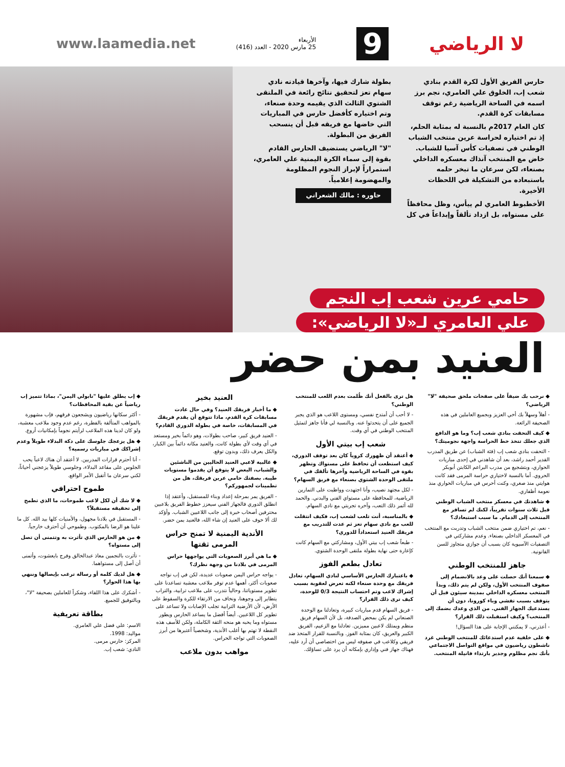www.laamedia.net الأربعاء
25 مارس 2020 - العدد (416) 9 لا الرياضي
حارس الفريق الأول لكرة القدم بنادي شعب إب، الخلوق علي العامري، نجم برز اسمه في الساحة الرياضية رغم توقف مسابقات كرة القدم.
كان العام 2017م بالنسبة له بمثابة الحلم، إذ تم اختياره لحراسة عرين منتخب الشباب الوطني في تصفيات كأس آسيا للشباب. خاض مع المنتخب آنذاك معسكره الداخلي بصنعاء، لكن سرعان ما تبخر حلمه باستبعاده من التشكيلة في اللحظات الأخيرة.
الأخطبوط العامري لم ييأس، وظل محافظاً على مستواه، بل ازداد تألقاً وإبداعاً في كل بطولة شارك فيها، وآخرها قيادته نادي سهام تعز لتحقيق نتائج رائعة في الملتقى الشتوي الثالث الذي يقيمه وحدة صنعاء، وتم اختياره كأفضل حارس في المباريات التي خاضها مع فريقه قبل أن ينسحب الفريق من البطولة.
"لا" الرياضي يستضيف الحارس القادم بقوة إلى سماء الكرة اليمنية علي العامري، استمراراً لإبراز النجوم المظلومة والمهضومة إعلامياً.
حاوره : مالك الشعراني
حامي عرين شعب إب النجم
علي العامري لـ«لا الرياضي»:
العنيد بمن حضر
◆ نرحب بك ضيفاً على صفحات ملحق صحيفة "لا" الرياضي؟
- أهلاً وسهلاً بك أخي العزيز وبجميع العاملين في هذه الصحيفة الرائعة.
◆ كيف التحقت بنادي شعب إب؟ وما هو الدافع الذي جعلك تتخذ خط الحراسة واجهة نجوميتك؟
- التحقت بنادي شعب إب (فئة الشباب) عن طريق المدرب القدير أحمد راشد، بعد أن شاهدني في إحدى مباريات الحواري، وبتشجيع من مدرب البراعم الكابتن أبوبكر الحروي. أما بالنسبة لاختياري حراسة المرمى فقد كانت هوايتي منذ صغري، وكنت أحرس في مباريات الحواري منذ نعومة أظفاري.
◆ شاهدتك في معسكر منتخب الشباب الوطني قبل ثلاث سنوات تقريباً، لكنك لم تسافر مع المنتخب إلى الدمام. ما سبب استبعادك؟
- نعم، تم اختياري ضمن منتخب الشباب وتدربت مع المنتخب في المعسكر الداخلي بصنعاء. وعدم مشاركتي في التصفيات الآسيوية كان بسبب أن جوازي متجاوز للسن القانونية.
جاهز للمنتخب الوطني
◆ سمعنا أنك حصلت على وعد بالانضمام إلى صفوف المنتخب الأول، ولكن لم يتم ذلك، وبدأ المنتخب معسكره الداخلي بمدينة سيئون قبل أن يتوقف بسبب تفشي وباء كورونا، دون أن يستدعيك الجهاز الفني. من الذي وعدك بضمك إلى المنتخب؟ وكيف استقبلت ذلك القرار؟
- أعذرني، لا يمكنني الإجابة على هذا السؤال!
◆ على خلفية عدم استدعائك للمنتخب الوطني غرد ناشطون رياضيون في مواقع التواصل الاجتماعي بأنك نجم مظلوم وجدير بارتداء فانيلة المنتخب. هل ترى بالفعل أنك ظُلمت بعدم اللعب للمنتخب الوطني؟
- لا أحب أن أمتدح نفسي، ومستوى اللاعب هو الذي يجبر الجميع على أن يتحدثوا عنه. وبالنسبة لي فأنا جاهز لتمثيل المنتخب الوطني في أي وقت.
شعب إب بيتي الأول
◆ أعتقد أن ظهورك كروياً كان بعد توقف الدوري، كيف استطعت أن تحافظ على مستواك وتظهر بقوة في الساحة الرياضية وآخرها تألقك في ملتقى الوحدة الشتوي بصنعاء مع فريق السهام؟
- لكل مجتهد نصيب، وأنا اجتهدت وواظبت على التمارين الرياضية، للمحافظة على مستواي الفني والبدني. والحمد لله أثمر ذلك التعب، وآخره تجربتي مع نادي السهام.
◆ بالمناسبة، أنت تلعب لشعب إب، فكيف انتقلت للعب مع نادي سهام تعز ثم عدت للتدريب مع فريقك العنيد استعداداً للدوري؟
- طبعاً شعب إب بيتي الأول، ومشاركتي مع السهام كانت كإعارة حتى نهاية بطولة ملتقى الوحدة الشتوي.
تعادل بطعم الفوز
◆ باعتبارك الحارس الأساسي لنادي السهام، تعادل فريقك مع وحدة صنعاء لكنه تعرض لعقوبة بسبب إشراك لاعب وتم احتساب النتيجة 0/3 للوحدة، كيف ترى ذلك القرار؟
- فريق السهام قدم مباريات كبيرة، وتعادلنا مع الوحدة الصنعاني لم يكن بمحض الصدفة، بل لأن السهام فريق منظم ويمتلك لاعبين مميزين. تعادلنا مع الزعيم، الفريق الكبير والعريق، كان بمثابة الفوز. وبالنسبة للقرار المتخذ ضد فريقي وكلاعب في صفوفه ليس من اختصاصي أن أرد عليه، فهناك جهاز فني وإداري بإمكانه أن يرد على تساؤلك.
العنيد بخير
◆ ما أخبار فريقك العنيد؟ وفي حال عادت مسابقات كرة القدم، ماذا تتوقع أن يقدم فريقك في المسابقات، خاصة في بطولة الدوري القادم؟
- العنيد فريق كبير، صاحب بطولات، وهو دائماً بخير ومستعد في أي وقت لأي بطولة كانت، والعنيد مكانه دائماً بين الكبار، والكل يعرف ذلك، وبدون توقع.
◆ غالبية لاعبي العنيد الحاليين من الناشئين والشباب، البعض لا يتوقع أن يقدموا مستويات طيبة. بصفتك حامي عرين فريقك، هل من تطمينات لجمهوركم؟
- الفريق يمر بمرحلة إعداد وبناء للمستقبل، وأعتقد إذا انطلق الدوري فالجهاز الفني سيعزز خطوط الفريق بلاعبين محترفين أصحاب خبرة إلى جانب اللاعبين الشباب. وأؤكد لك ألا خوف على العنيد إن شاء الله، فالعنيد بمن حضر.
الأندية اليمنية لا تمنح حراس المرمى ثقتها
◆ ما هي أبرز الصعوبات التي يواجهها حراس المرمى في بلادنا من وجهة نظرك؟
- يواجه حراس اليمن صعوبات عديدة، لكن في إب نواجه صعوبات أكثر، أهمها عدم توفر ملاعب معشبة تساعدنا على تطوير مستوياتنا، وحالياً نتدرب على ملاعب ترابية، والتراب يتطاير إلى وجوهنا، ونخاف من الارتقاء للكرة والسقوط على الأرض، لأن الأرضية الترابية تجلب الإصابات ولا تساعد على تطوير كل اللاعبين. أيضاً أفضل ما يساعد الحارس ويطور مستواه وما يحبه هو منحه الثقة الكاملة، ولكن للأسف هذه النقطة لا تهتم بها أغلب الأندية، وشخصياً أعتبرها من أبرز الصعوبات التي تواجه الحراس.
مواهب بدون ملاعب
◆ إب يطلق عليها "نابولي اليمن"، بماذا تتميز إب رياضياً عن بقية المحافظات؟
- أكثر سكانها رياضيون ويشجعون فرقهم، فإب مشهورة بالمواهب المتألقة بالفطرة، رغم عدم وجود ملاعب معشبة، ولو كان لدينا هذه الملاعب لرأيتم نجوماً بإمكانيات أروع.
◆ هل يزعجك جلوسك على دكة البدلاء طويلاً وعدم إشراكك في مباريات رسمية؟
- أنا أحترم قرارات المدربين. لا أعتقد أن هناك لاعباً يحب الجلوس على مقاعد البدلاء، وجلوسي طويلاً يزعجني أحياناً، لكني سرعان ما أتقبل الأمر الواقع.
طموح احترافي
◆ لا شك أن لكل لاعب طموحات، ما الذي تطمح إلى تحقيقه مستقبلاً؟
- المستقبل في بلادنا مجهول، والأمنيات كلها بيد الله. كل ما علينا هو الرضا بالمكتوب. وطموحي أن أحترف خارجياً.
◆ من هو الحارس الذي تأثرت به وتتمنى أن تصل إلى مستواه؟
- تأثرت بالنجمين معاذ عبدالخالق وفرج بايعشوت، وأتمنى أن أصل إلى مستواهما.
◆ هل لديك كلمة أو رسالة ترغب بإيصالها وننهي بها هذا الحوار؟
- أشكرك على هذا اللقاء، وشكراً للعاملين بصحيفة "لا"، وبالتوفيق للجميع.
بطاقة تعريفية
الاسم: علي فضل علي العامري.
مواليد: 1998.
المركز: حارس مرمى.
النادي: شعب إب.